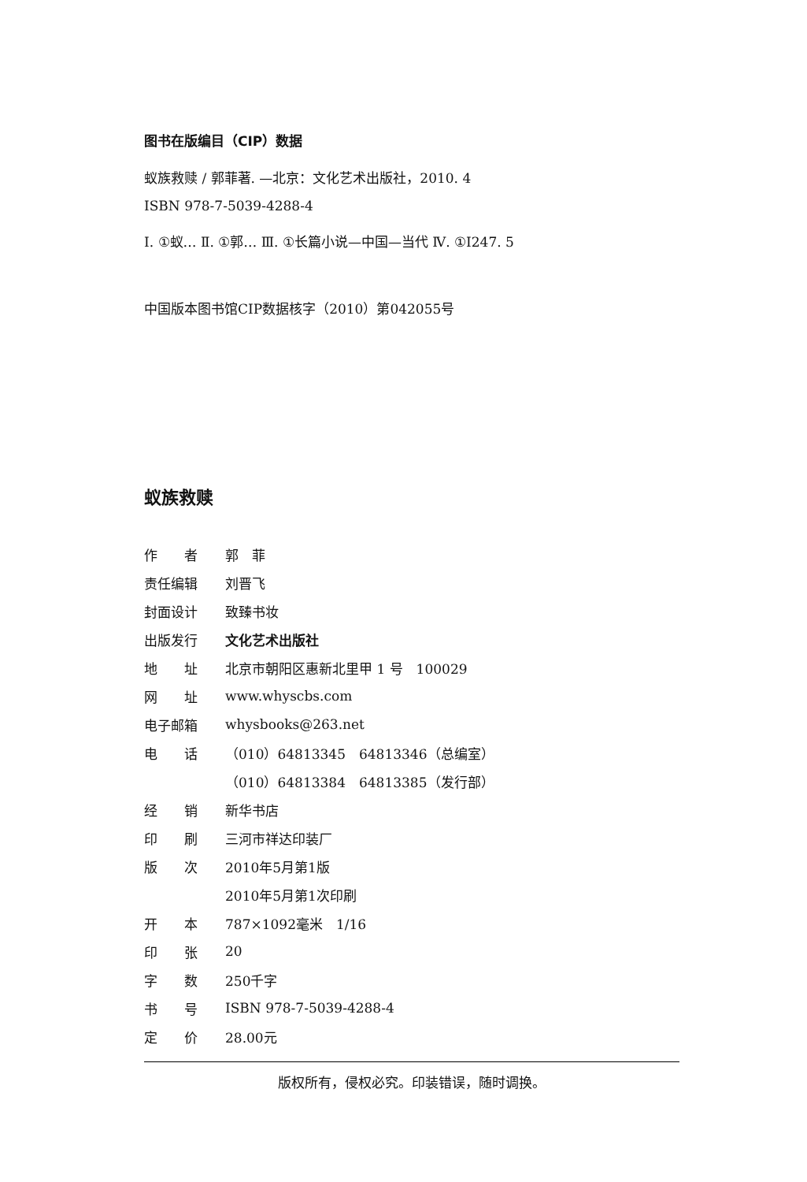图书在版编目（CIP）数据
蚁族救赎 / 郭菲著. —北京：文化艺术出版社，2010. 4
ISBN 978-7-5039-4288-4
Ⅰ. ①蚁… Ⅱ. ①郭… Ⅲ. ①长篇小说—中国—当代 Ⅳ. ①I247. 5
中国版本图书馆CIP数据核字（2010）第042055号
蚁族救赎
| 作 者 | 郭 菲 |
| 责任编辑 | 刘晋飞 |
| 封面设计 | 致臻书妆 |
| 出版发行 | 文化艺术出版社 |
| 地 址 | 北京市朝阳区惠新北里甲 1 号 100029 |
| 网 址 | www.whyscbs.com |
| 电子邮箱 | whysbooks@263.net |
| 电 话 | （010）64813345 64813346（总编室） |
| | （010）64813384 64813385（发行部） |
| 经 销 | 新华书店 |
| 印 刷 | 三河市祥达印装厂 |
| 版 次 | 2010年5月第1版 |
| | 2010年5月第1次印刷 |
| 开 本 | 787×1092毫米 1/16 |
| 印 张 | 20 |
| 字 数 | 250千字 |
| 书 号 | ISBN 978-7-5039-4288-4 |
| 定 价 | 28.00元 |
版权所有，侵权必究。印装错误，随时调换。